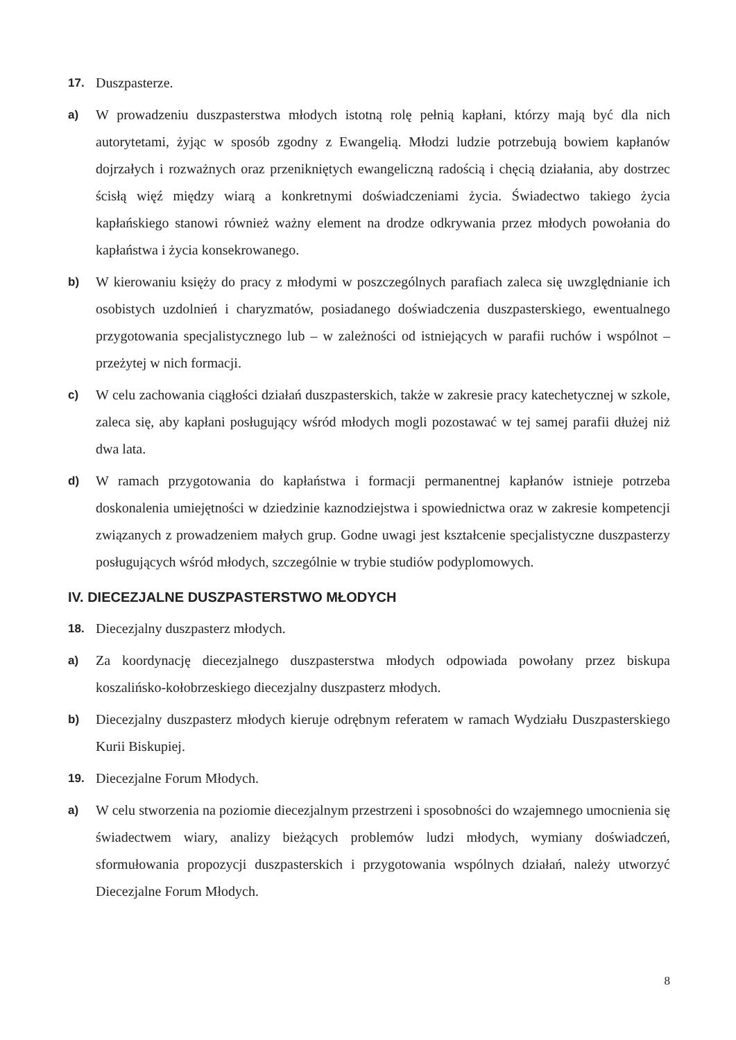17. Duszpasterze.
a) W prowadzeniu duszpasterstwa młodych istotną rolę pełnią kapłani, którzy mają być dla nich autorytetami, żyjąc w sposób zgodny z Ewangelią. Młodzi ludzie potrzebują bowiem kapłanów dojrzałych i rozważnych oraz przenikniętych ewangeliczną radością i chęcią działania, aby dostrzec ścisłą więź między wiarą a konkretnymi doświadczeniami życia. Świadectwo takiego życia kapłańskiego stanowi również ważny element na drodze odkrywania przez młodych powołania do kapłaństwa i życia konsekrowanego.
b) W kierowaniu księży do pracy z młodymi w poszczególnych parafiach zaleca się uwzględnianie ich osobistych uzdolnień i charyzmatów, posiadanego doświadczenia duszpasterskiego, ewentualnego przygotowania specjalistycznego lub – w zależności od istniejących w parafii ruchów i wspólnot – przeżytej w nich formacji.
c) W celu zachowania ciągłości działań duszpasterskich, także w zakresie pracy katechetycznej w szkole, zaleca się, aby kapłani posługujący wśród młodych mogli pozostawać w tej samej parafii dłużej niż dwa lata.
d) W ramach przygotowania do kapłaństwa i formacji permanentnej kapłanów istnieje potrzeba doskonalenia umiejętności w dziedzinie kaznodziejstwa i spowiednictwa oraz w zakresie kompetencji związanych z prowadzeniem małych grup. Godne uwagi jest kształcenie specjalistyczne duszpasterzy posługujących wśród młodych, szczególnie w trybie studiów podyplomowych.
IV. DIECEZJALNE DUSZPASTERSTWO MŁODYCH
18. Diecezjalny duszpasterz młodych.
a) Za koordynację diecezjalnego duszpasterstwa młodych odpowiada powołany przez biskupa koszalińsko-kołobrzeskiego diecezjalny duszpasterz młodych.
b) Diecezjalny duszpasterz młodych kieruje odrębnym referatem w ramach Wydziału Duszpasterskiego Kurii Biskupiej.
19. Diecezjalne Forum Młodych.
a) W celu stworzenia na poziomie diecezjalnym przestrzeni i sposobności do wzajemnego umocnienia się świadectwem wiary, analizy bieżących problemów ludzi młodych, wymiany doświadczeń, sformułowania propozycji duszpasterskich i przygotowania wspólnych działań, należy utworzyć Diecezjalne Forum Młodych.
8